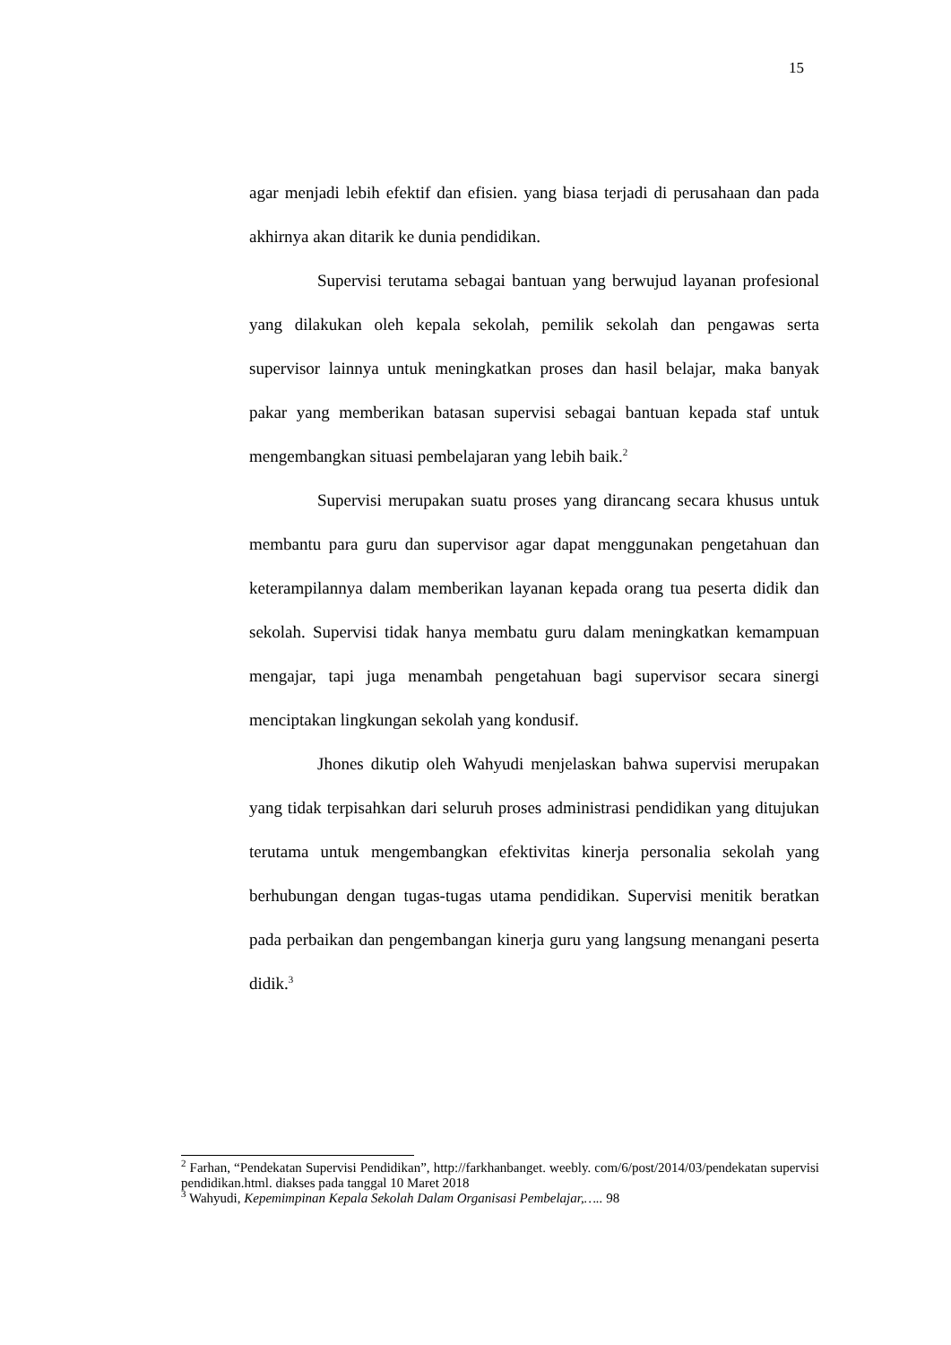15
agar menjadi lebih efektif dan efisien. yang biasa terjadi di perusahaan dan pada akhirnya akan ditarik ke dunia pendidikan.
Supervisi terutama sebagai bantuan yang berwujud layanan profesional yang dilakukan oleh kepala sekolah, pemilik sekolah dan pengawas serta supervisor lainnya untuk meningkatkan proses dan hasil belajar, maka banyak pakar yang memberikan batasan supervisi sebagai bantuan kepada staf untuk mengembangkan situasi pembelajaran yang lebih baik.<sup>2</sup>
Supervisi merupakan suatu proses yang dirancang secara khusus untuk membantu para guru dan supervisor agar dapat menggunakan pengetahuan dan keterampilannya dalam memberikan layanan kepada orang tua peserta didik dan sekolah. Supervisi tidak hanya membatu guru dalam meningkatkan kemampuan mengajar, tapi juga menambah pengetahuan bagi supervisor secara sinergi menciptakan lingkungan sekolah yang kondusif.
Jhones dikutip oleh Wahyudi menjelaskan bahwa supervisi merupakan yang tidak terpisahkan dari seluruh proses administrasi pendidikan yang ditujukan terutama untuk mengembangkan efektivitas kinerja personalia sekolah yang berhubungan dengan tugas-tugas utama pendidikan. Supervisi menitik beratkan pada perbaikan dan pengembangan kinerja guru yang langsung menangani peserta didik.<sup>3</sup>
<sup>2</sup> Farhan, “Pendekatan Supervisi Pendidikan”, http://farkhanbanget. weebly. com/6/post/2014/03/pendekatan supervisi pendidikan.html. diakses pada tanggal 10 Maret 2018
<sup>3</sup> Wahyudi, Kepemimpinan Kepala Sekolah Dalam Organisasi Pembelajar,….. 98